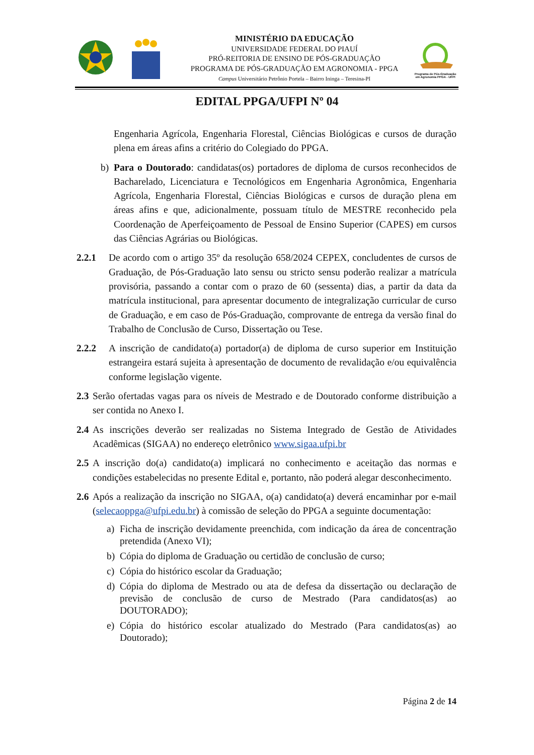MINISTÉRIO DA EDUCAÇÃO
UNIVERSIDADE FEDERAL DO PIAUÍ
PRÓ-REITORIA DE ENSINO DE PÓS-GRADUAÇÃO
PROGRAMA DE PÓS-GRADUAÇÃO EM AGRONOMIA - PPGA
Campus Universitário Petrônio Portela – Bairro Ininga – Teresina-PI
Programa de Pós-Graduação em Agronomia PPGA - UFPI
EDITAL PPGA/UFPI Nº 04
Engenharia Agrícola, Engenharia Florestal, Ciências Biológicas e cursos de duração plena em áreas afins a critério do Colegiado do PPGA.
b) Para o Doutorado: candidatas(os) portadores de diploma de cursos reconhecidos de Bacharelado, Licenciatura e Tecnológicos em Engenharia Agronômica, Engenharia Agrícola, Engenharia Florestal, Ciências Biológicas e cursos de duração plena em áreas afins e que, adicionalmente, possuam título de MESTRE reconhecido pela Coordenação de Aperfeiçoamento de Pessoal de Ensino Superior (CAPES) em cursos das Ciências Agrárias ou Biológicas.
2.2.1 De acordo com o artigo 35º da resolução 658/2024 CEPEX, concludentes de cursos de Graduação, de Pós-Graduação lato sensu ou stricto sensu poderão realizar a matrícula provisória, passando a contar com o prazo de 60 (sessenta) dias, a partir da data da matrícula institucional, para apresentar documento de integralização curricular de curso de Graduação, e em caso de Pós-Graduação, comprovante de entrega da versão final do Trabalho de Conclusão de Curso, Dissertação ou Tese.
2.2.2 A inscrição de candidato(a) portador(a) de diploma de curso superior em Instituição estrangeira estará sujeita à apresentação de documento de revalidação e/ou equivalência conforme legislação vigente.
2.3 Serão ofertadas vagas para os níveis de Mestrado e de Doutorado conforme distribuição a ser contida no Anexo I.
2.4 As inscrições deverão ser realizadas no Sistema Integrado de Gestão de Atividades Acadêmicas (SIGAA) no endereço eletrônico www.sigaa.ufpi.br
2.5 A inscrição do(a) candidato(a) implicará no conhecimento e aceitação das normas e condições estabelecidas no presente Edital e, portanto, não poderá alegar desconhecimento.
2.6 Após a realização da inscrição no SIGAA, o(a) candidato(a) deverá encaminhar por e-mail (selecaoppga@ufpi.edu.br) à comissão de seleção do PPGA a seguinte documentação:
a) Ficha de inscrição devidamente preenchida, com indicação da área de concentração pretendida (Anexo VI);
b) Cópia do diploma de Graduação ou certidão de conclusão de curso;
c) Cópia do histórico escolar da Graduação;
d) Cópia do diploma de Mestrado ou ata de defesa da dissertação ou declaração de previsão de conclusão de curso de Mestrado (Para candidatos(as) ao DOUTORADO);
e) Cópia do histórico escolar atualizado do Mestrado (Para candidatos(as) ao Doutorado);
Página 2 de 14